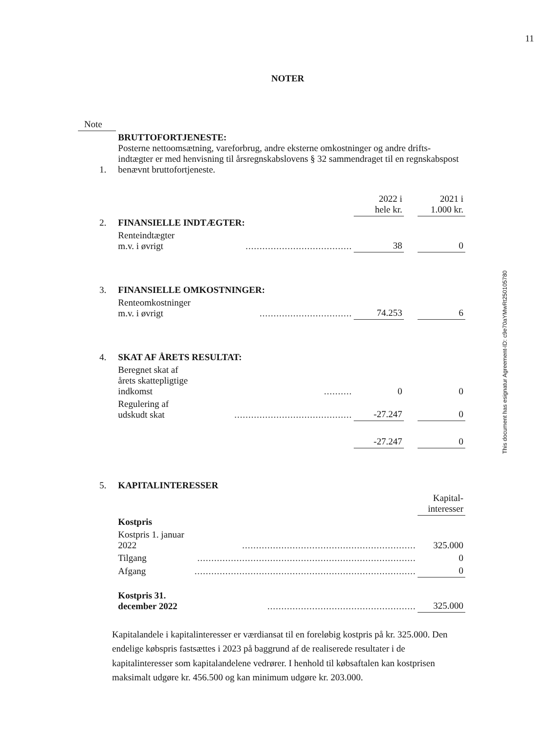11
NOTER
| Note | | | | | |
| 1. | BRUTTOFORTJENESTE: Posterne nettoomsætning, vareforbrug, andre eksterne omkostninger og andre drifts-indtægter er med henvisning til årsregnskabslovens § 32 sammendraget til en regnskabspost benævnt bruttofortjeneste. | | | | |
| | | | 2022 i hele kr. | | 2021 i 1.000 kr. |
| 2. | FINANSIELLE INDTÆGTER: | | | | |
| | Renteindtægter m.v. i øvrigt | ...................................... | 38 | | 0 |
| 3. | FINANSIELLE OMKOSTNINGER: | | | | |
| | Renteomkostninger m.v. i øvrigt | ................................. | 74.253 | | 6 |
| 4. | SKAT AF ÅRETS RESULTAT: | | | | |
| | Beregnet skat af årets skattepligtige indkomst | .......... | 0 | | 0 |
| | Regulering af udskudt skat | .......................................... | -27.247 | | 0 |
| | | | -27.247 | | 0 |
| 5. | KAPITALINTERESSER | | | | |
| | | | | | Kapital- interesser |
| | Kostpris | | | | |
| | Kostpris 1. januar 2022 | .............................................................. | | | 325.000 |
| | Tilgang | .............................................................................. | | | 0 |
| | Afgang | ............................................................................... | | | 0 |
| | Kostpris 31. december 2022 | ..................................................... | | | 325.000 |
Kapitalandele i kapitalinteresser er værdiansat til en foreløbig kostpris på kr. 325.000. Den endelige købspris fastsættes i 2023 på baggrund af de realiserede resultater i de kapitalinteresser som kapitalandelene vedrører. I henhold til købsaftalen kan kostprisen maksimalt udgøre kr. 456.500 og kan minimum udgøre kr. 203.000.
This document has esignatur Agreement-ID: c9e70aYMwRt250105780